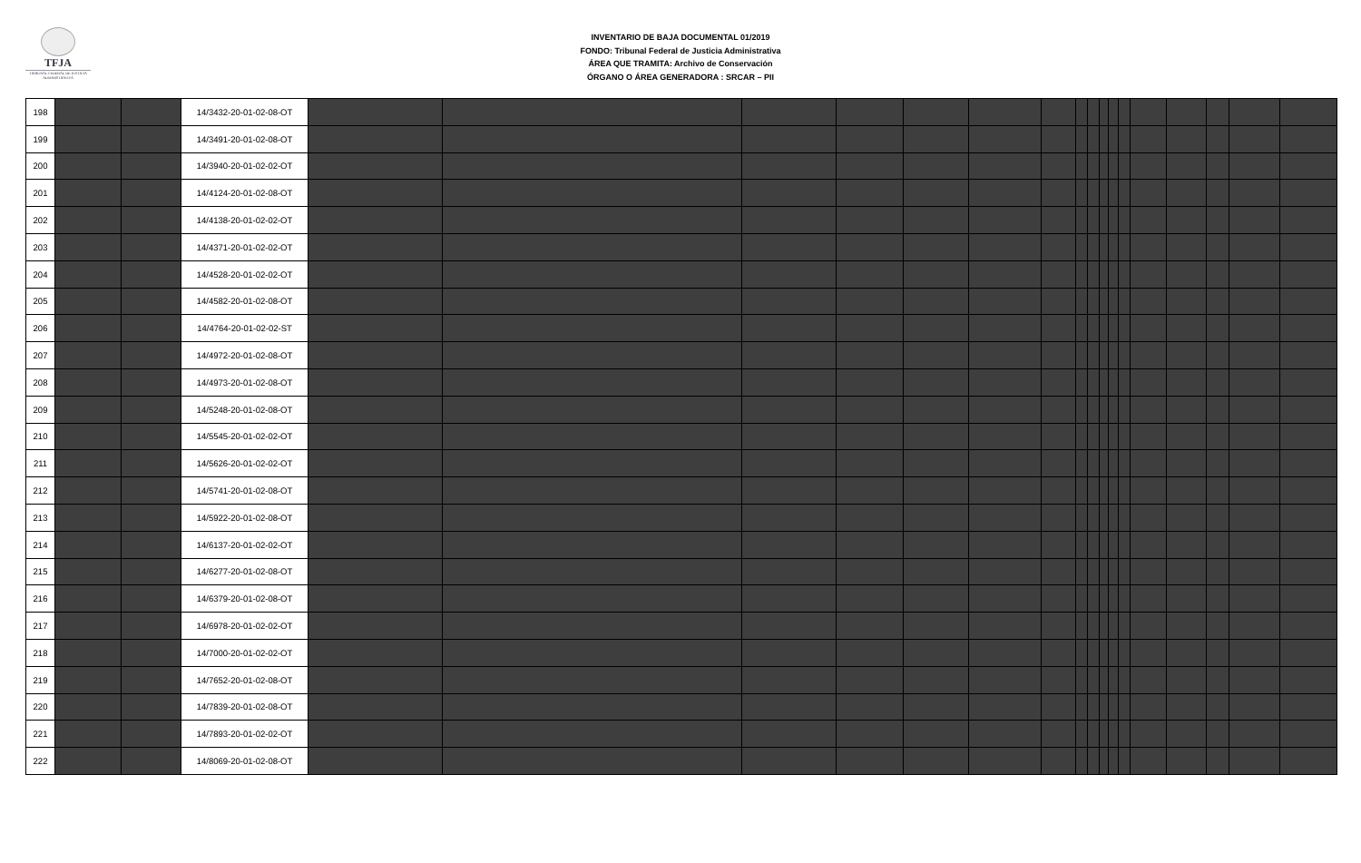TFJA
TRIBUNAL FEDERAL DE JUSTICIA ADMINISTRATIVA
INVENTARIO DE BAJA DOCUMENTAL 01/2019
FONDO: Tribunal Federal de Justicia Administrativa
ÁREA QUE TRAMITA: Archivo de Conservación
ÓRGANO O ÁREA GENERADORA : SRCAR – PII
| 198 | | | 14/3432-20-01-02-08-OT | | | | | | | | | | | | | | | | | |
| 199 | | | 14/3491-20-01-02-08-OT | | | | | | | | | | | | | | | | | |
| 200 | | | 14/3940-20-01-02-02-OT | | | | | | | | | | | | | | | | | |
| 201 | | | 14/4124-20-01-02-08-OT | | | | | | | | | | | | | | | | | |
| 202 | | | 14/4138-20-01-02-02-OT | | | | | | | | | | | | | | | | | |
| 203 | | | 14/4371-20-01-02-02-OT | | | | | | | | | | | | | | | | | |
| 204 | | | 14/4528-20-01-02-02-OT | | | | | | | | | | | | | | | | | |
| 205 | | | 14/4582-20-01-02-08-OT | | | | | | | | | | | | | | | | | |
| 206 | | | 14/4764-20-01-02-02-ST | | | | | | | | | | | | | | | | | |
| 207 | | | 14/4972-20-01-02-08-OT | | | | | | | | | | | | | | | | | |
| 208 | | | 14/4973-20-01-02-08-OT | | | | | | | | | | | | | | | | | |
| 209 | | | 14/5248-20-01-02-08-OT | | | | | | | | | | | | | | | | | |
| 210 | | | 14/5545-20-01-02-02-OT | | | | | | | | | | | | | | | | | |
| 211 | | | 14/5626-20-01-02-02-OT | | | | | | | | | | | | | | | | | |
| 212 | | | 14/5741-20-01-02-08-OT | | | | | | | | | | | | | | | | | |
| 213 | | | 14/5922-20-01-02-08-OT | | | | | | | | | | | | | | | | | |
| 214 | | | 14/6137-20-01-02-02-OT | | | | | | | | | | | | | | | | | |
| 215 | | | 14/6277-20-01-02-08-OT | | | | | | | | | | | | | | | | | |
| 216 | | | 14/6379-20-01-02-08-OT | | | | | | | | | | | | | | | | | |
| 217 | | | 14/6978-20-01-02-02-OT | | | | | | | | | | | | | | | | | |
| 218 | | | 14/7000-20-01-02-02-OT | | | | | | | | | | | | | | | | | |
| 219 | | | 14/7652-20-01-02-08-OT | | | | | | | | | | | | | | | | | |
| 220 | | | 14/7839-20-01-02-08-OT | | | | | | | | | | | | | | | | | |
| 221 | | | 14/7893-20-01-02-02-OT | | | | | | | | | | | | | | | | | |
| 222 | | | 14/8069-20-01-02-08-OT | | | | | | | | | | | | | | | | | |